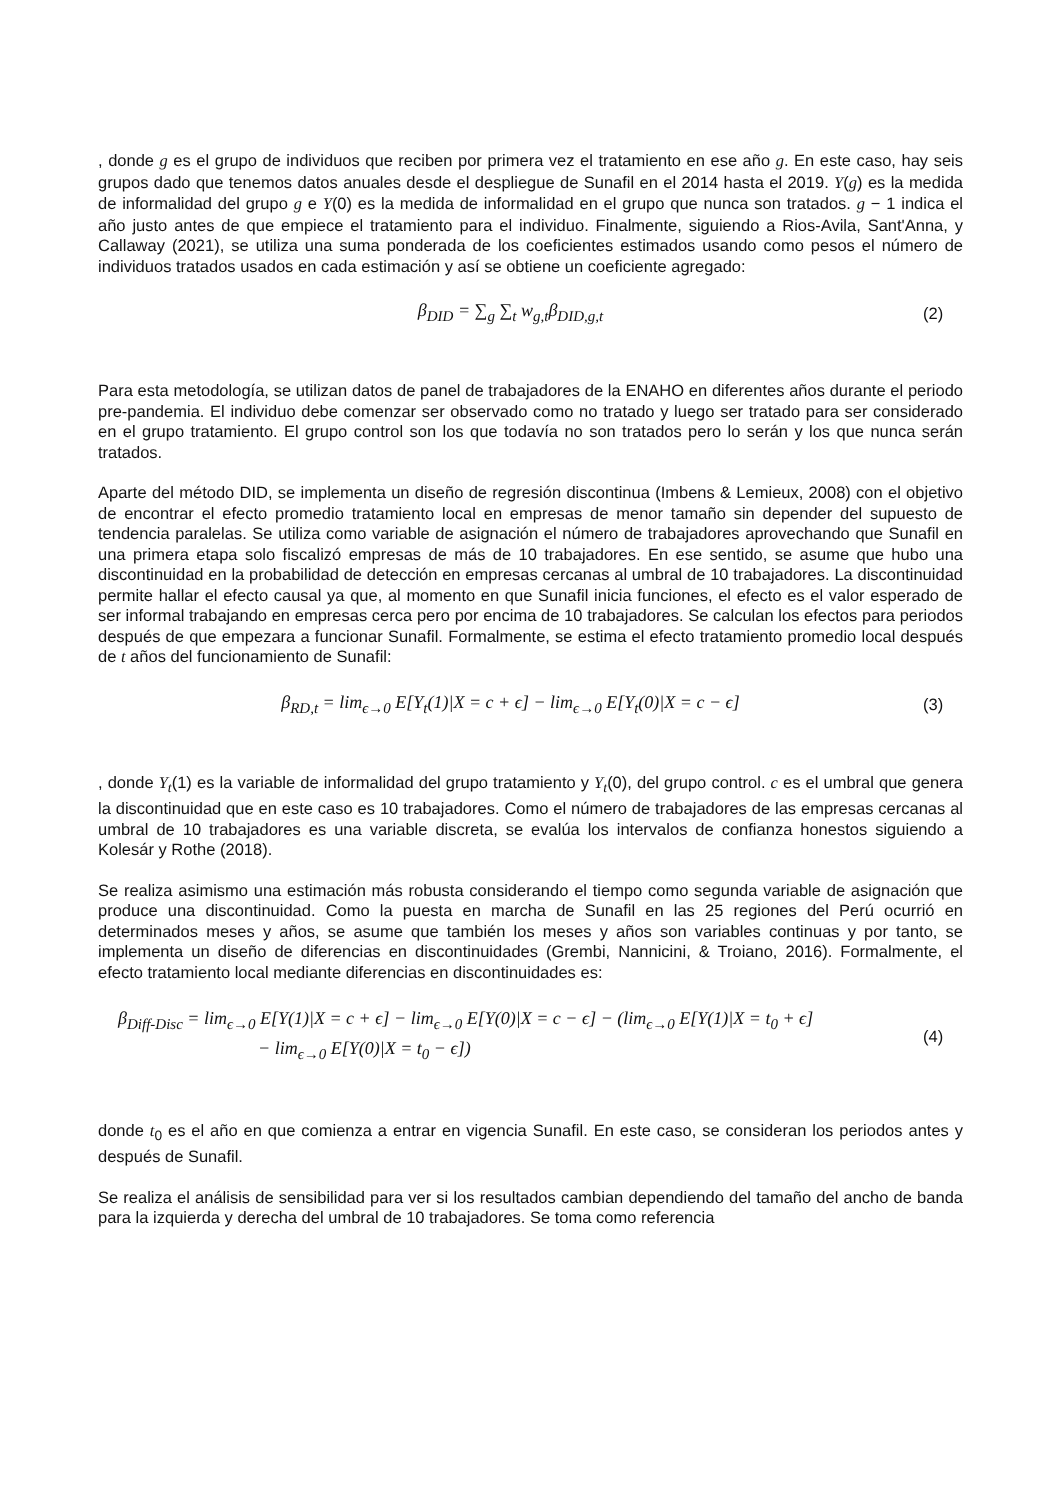, donde g es el grupo de individuos que reciben por primera vez el tratamiento en ese año g. En este caso, hay seis grupos dado que tenemos datos anuales desde el despliegue de Sunafil en el 2014 hasta el 2019. Y(g) es la medida de informalidad del grupo g e Y(0) es la medida de informalidad en el grupo que nunca son tratados. g − 1 indica el año justo antes de que empiece el tratamiento para el individuo. Finalmente, siguiendo a Rios-Avila, Sant'Anna, y Callaway (2021), se utiliza una suma ponderada de los coeficientes estimados usando como pesos el número de individuos tratados usados en cada estimación y así se obtiene un coeficiente agregado:
β<sub>DID</sub> = ∑<sub>g</sub> ∑<sub>t</sub> w<sub>g,t</sub>β<sub>DID,g,t</sub> (2)
Para esta metodología, se utilizan datos de panel de trabajadores de la ENAHO en diferentes años durante el periodo pre-pandemia. El individuo debe comenzar ser observado como no tratado y luego ser tratado para ser considerado en el grupo tratamiento. El grupo control son los que todavía no son tratados pero lo serán y los que nunca serán tratados.
Aparte del método DID, se implementa un diseño de regresión discontinua (Imbens & Lemieux, 2008) con el objetivo de encontrar el efecto promedio tratamiento local en empresas de menor tamaño sin depender del supuesto de tendencia paralelas. Se utiliza como variable de asignación el número de trabajadores aprovechando que Sunafil en una primera etapa solo fiscalizó empresas de más de 10 trabajadores. En ese sentido, se asume que hubo una discontinuidad en la probabilidad de detección en empresas cercanas al umbral de 10 trabajadores. La discontinuidad permite hallar el efecto causal ya que, al momento en que Sunafil inicia funciones, el efecto es el valor esperado de ser informal trabajando en empresas cerca pero por encima de 10 trabajadores. Se calculan los efectos para periodos después de que empezara a funcionar Sunafil. Formalmente, se estima el efecto tratamiento promedio local después de t años del funcionamiento de Sunafil:
β<sub>RD,t</sub> = lim<sub>ϵ→0</sub> E[Y<sub>t</sub>(1)|X = c + ϵ] − lim<sub>ϵ→0</sub> E[Y<sub>t</sub>(0)|X = c − ϵ]
(3)
, donde Y<sub>t</sub>(1) es la variable de informalidad del grupo tratamiento y Y<sub>t</sub>(0), del grupo control. c es el umbral que genera la discontinuidad que en este caso es 10 trabajadores. Como el número de trabajadores de las empresas cercanas al umbral de 10 trabajadores es una variable discreta, se evalúa los intervalos de confianza honestos siguiendo a Kolesár y Rothe (2018).
Se realiza asimismo una estimación más robusta considerando el tiempo como segunda variable de asignación que produce una discontinuidad. Como la puesta en marcha de Sunafil en las 25 regiones del Perú ocurrió en determinados meses y años, se asume que también los meses y años son variables continuas y por tanto, se implementa un diseño de diferencias en discontinuidades (Grembi, Nannicini, & Troiano, 2016). Formalmente, el efecto tratamiento local mediante diferencias en discontinuidades es:
β<sub>Diff-Disc</sub> = lim<sub>ϵ→0</sub> E[Y(1)|X = c + ϵ] − lim<sub>ϵ→0</sub> E[Y(0)|X = c − ϵ] − (lim<sub>ϵ→0</sub> E[Y(1)|X = t<sub>0</sub> + ϵ]
− lim<sub>ϵ→0</sub> E[Y(0)|X = t<sub>0</sub> − ϵ])
(4)
donde t<sub>0</sub> es el año en que comienza a entrar en vigencia Sunafil. En este caso, se consideran los periodos antes y después de Sunafil.
Se realiza el análisis de sensibilidad para ver si los resultados cambian dependiendo del tamaño del ancho de banda para la izquierda y derecha del umbral de 10 trabajadores. Se toma como referencia